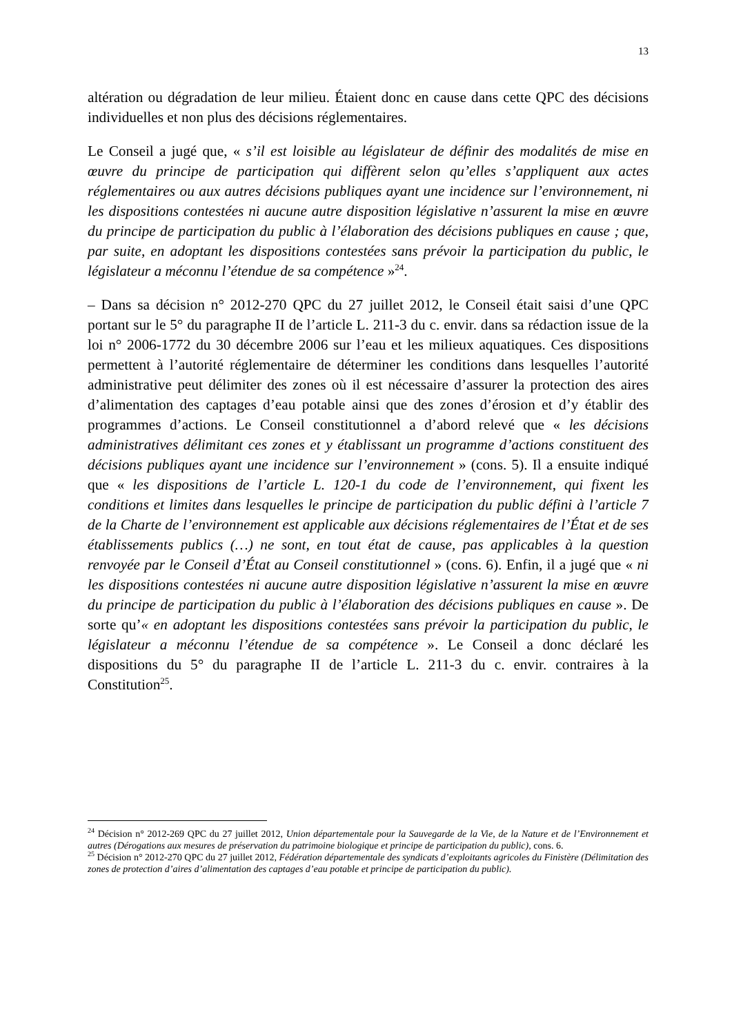13
altération ou dégradation de leur milieu. Étaient donc en cause dans cette QPC des décisions individuelles et non plus des décisions réglementaires.
Le Conseil a jugé que, « s’il est loisible au législateur de définir des modalités de mise en œuvre du principe de participation qui diffèrent selon qu’elles s’appliquent aux actes réglementaires ou aux autres décisions publiques ayant une incidence sur l’environnement, ni les dispositions contestées ni aucune autre disposition législative n’assurent la mise en œuvre du principe de participation du public à l’élaboration des décisions publiques en cause ; que, par suite, en adoptant les dispositions contestées sans prévoir la participation du public, le législateur a méconnu l’étendue de sa compétence »<sup>24</sup>.
– Dans sa décision n° 2012-270 QPC du 27 juillet 2012, le Conseil était saisi d’une QPC portant sur le 5° du paragraphe II de l’article L. 211-3 du c. envir. dans sa rédaction issue de la loi n° 2006-1772 du 30 décembre 2006 sur l’eau et les milieux aquatiques. Ces dispositions permettent à l’autorité réglementaire de déterminer les conditions dans lesquelles l’autorité administrative peut délimiter des zones où il est nécessaire d’assurer la protection des aires d’alimentation des captages d’eau potable ainsi que des zones d’érosion et d’y établir des programmes d’actions. Le Conseil constitutionnel a d’abord relevé que « les décisions administratives délimitant ces zones et y établissant un programme d’actions constituent des décisions publiques ayant une incidence sur l’environnement » (cons. 5). Il a ensuite indiqué que « les dispositions de l’article L. 120-1 du code de l’environnement, qui fixent les conditions et limites dans lesquelles le principe de participation du public défini à l’article 7 de la Charte de l’environnement est applicable aux décisions réglementaires de l’État et de ses établissements publics (…) ne sont, en tout état de cause, pas applicables à la question renvoyée par le Conseil d’État au Conseil constitutionnel » (cons. 6). Enfin, il a jugé que « ni les dispositions contestées ni aucune autre disposition législative n’assurent la mise en œuvre du principe de participation du public à l’élaboration des décisions publiques en cause ». De sorte qu’« en adoptant les dispositions contestées sans prévoir la participation du public, le législateur a méconnu l’étendue de sa compétence ». Le Conseil a donc déclaré les dispositions du 5° du paragraphe II de l’article L. 211-3 du c. envir. contraires à la Constitution<sup>25</sup>.
<sup>24</sup> Décision n° 2012-269 QPC du 27 juillet 2012, Union départementale pour la Sauvegarde de la Vie, de la Nature et de l’Environnement et autres (Dérogations aux mesures de préservation du patrimoine biologique et principe de participation du public), cons. 6.
<sup>25</sup> Décision n° 2012-270 QPC du 27 juillet 2012, Fédération départementale des syndicats d’exploitants agricoles du Finistère (Délimitation des zones de protection d’aires d’alimentation des captages d’eau potable et principe de participation du public).